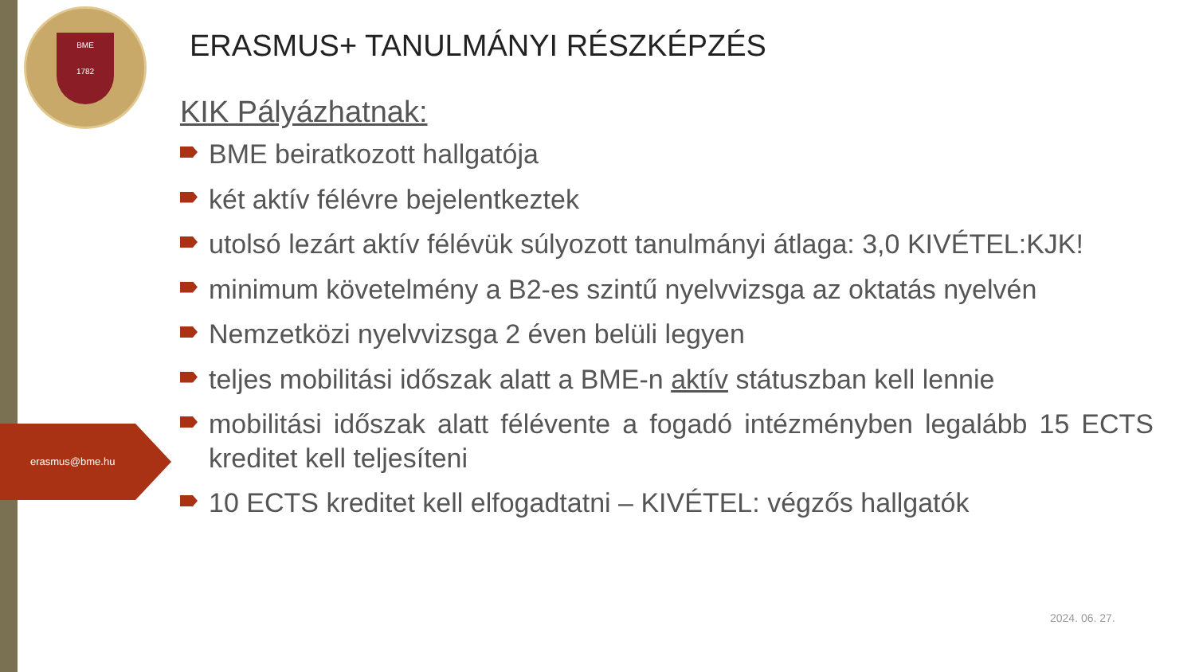BME
1782
erasmus@bme.hu
ERASMUS+ TANULMÁNYI RÉSZKÉPZÉS
KIK Pályázhatnak:
BME beiratkozott hallgatója
két aktív félévre bejelentkeztek
utolsó lezárt aktív félévük súlyozott tanulmányi átlaga: 3,0 KIVÉTEL:KJK!
minimum követelmény a B2-es szintű nyelvvizsga az oktatás nyelvén
Nemzetközi nyelvvizsga 2 éven belüli legyen
teljes mobilitási időszak alatt a BME-n aktív státuszban kell lennie
mobilitási időszak alatt félévente a fogadó intézményben legalább 15 ECTS kreditet kell teljesíteni
10 ECTS kreditet kell elfogadtatni – KIVÉTEL: végzős hallgatók
2024. 06. 27.